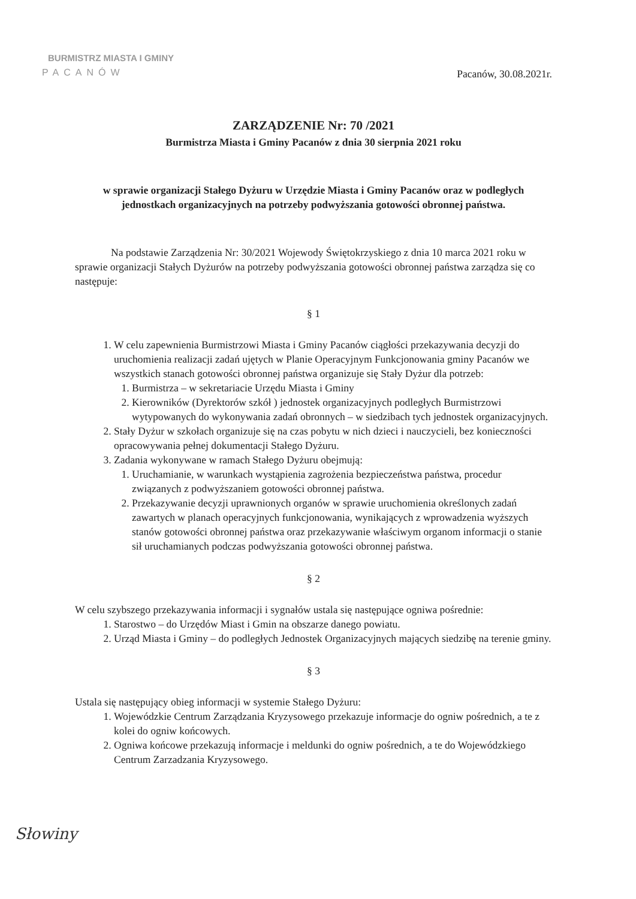BURMISTRZ MIASTA I GMINY
PACANÓW
Pacanów, 30.08.2021r.
ZARZĄDZENIE Nr: 70 /2021
Burmistrza Miasta i Gminy Pacanów z dnia 30 sierpnia 2021 roku
w sprawie organizacji Stałego Dyżuru w Urzędzie Miasta i Gminy Pacanów oraz w podległych jednostkach organizacyjnych na potrzeby podwyższania gotowości obronnej państwa.
Na podstawie Zarządzenia Nr: 30/2021 Wojewody Świętokrzyskiego z dnia 10 marca 2021 roku w sprawie organizacji Stałych Dyżurów na potrzeby podwyższania gotowości obronnej państwa zarządza się co następuje:
§ 1
1. W celu zapewnienia Burmistrzowi Miasta i Gminy Pacanów ciągłości przekazywania decyzji do uruchomienia realizacji zadań ujętych w Planie Operacyjnym Funkcjonowania gminy Pacanów we wszystkich stanach gotowości obronnej państwa organizuje się Stały Dyżur dla potrzeb:
1. Burmistrza – w sekretariacie Urzędu Miasta i Gminy
2. Kierowników (Dyrektorów szkół ) jednostek organizacyjnych podległych Burmistrzowi wytypowanych do wykonywania zadań obronnych – w siedzibach tych jednostek organizacyjnych.
2. Stały Dyżur w szkołach organizuje się na czas pobytu w nich dzieci i nauczycieli, bez konieczności opracowywania pełnej dokumentacji Stałego Dyżuru.
3. Zadania wykonywane w ramach Stałego Dyżuru obejmują:
1. Uruchamianie, w warunkach wystąpienia zagrożenia bezpieczeństwa państwa, procedur związanych z podwyższaniem gotowości obronnej państwa.
2. Przekazywanie decyzji uprawnionych organów w sprawie uruchomienia określonych zadań zawartych w planach operacyjnych funkcjonowania, wynikających z wprowadzenia wyższych stanów gotowości obronnej państwa oraz przekazywanie właściwym organom informacji o stanie sił uruchamianych podczas podwyższania gotowości obronnej państwa.
§ 2
W celu szybszego przekazywania informacji i sygnałów ustala się następujące ogniwa pośrednie:
1. Starostwo – do Urzędów Miast i Gmin na obszarze danego powiatu.
2. Urząd Miasta i Gminy – do podległych Jednostek Organizacyjnych mających siedzibę na terenie gminy.
§ 3
Ustala się następujący obieg informacji w systemie Stałego Dyżuru:
1. Wojewódzkie Centrum Zarządzania Kryzysowego przekazuje informacje do ogniw pośrednich, a te z kolei do ogniw końcowych.
2. Ogniwa końcowe przekazują informacje i meldunki do ogniw pośrednich, a te do Wojewódzkiego Centrum Zarzadzania Kryzysowego.
Słowiny